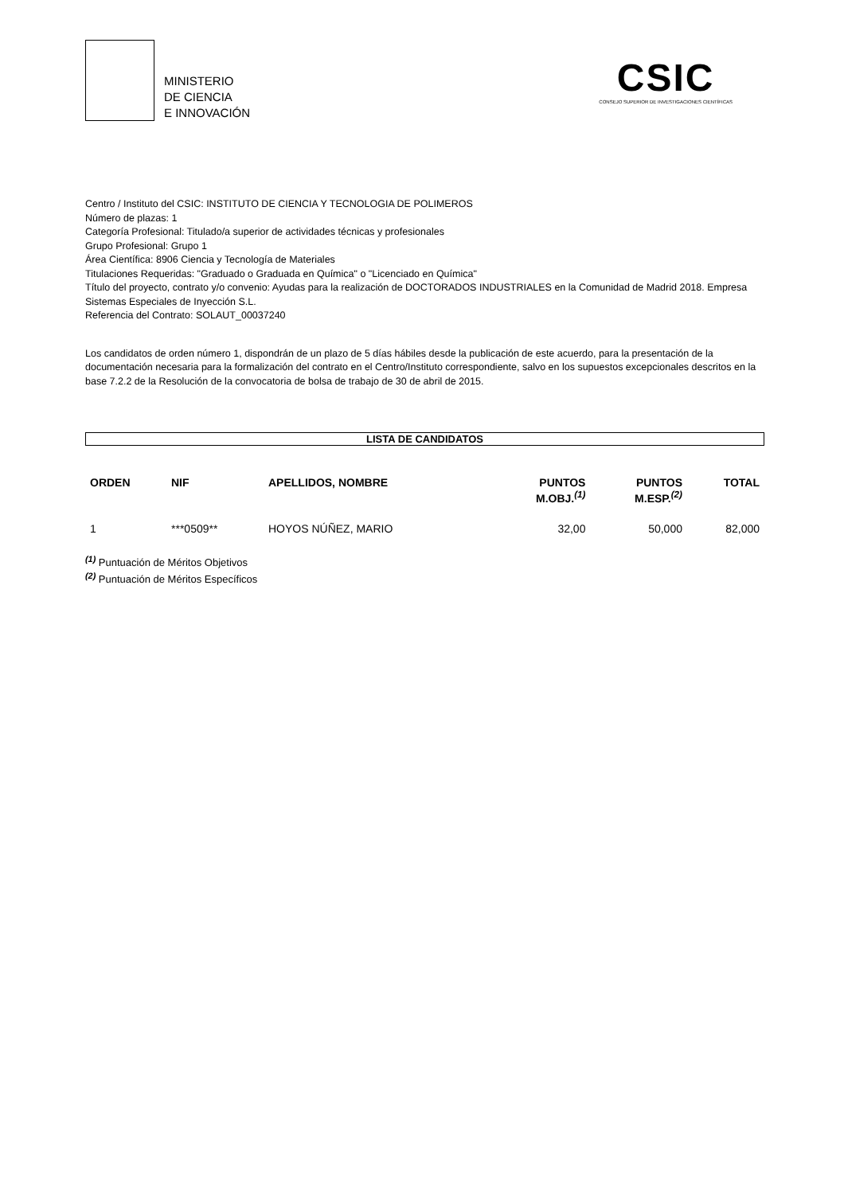MINISTERIO
DE CIENCIA
E INNOVACIÓN
CSIC
CONSEJO SUPERIOR DE INVESTIGACIONES CIENTÍFICAS
Centro / Instituto del CSIC: INSTITUTO DE CIENCIA Y TECNOLOGIA DE POLIMEROS
Número de plazas: 1
Categoría Profesional: Titulado/a superior de actividades técnicas y profesionales
Grupo Profesional: Grupo 1
Área Científica: 8906 Ciencia y Tecnología de Materiales
Titulaciones Requeridas: "Graduado o Graduada en Química" o "Licenciado en Química"
Título del proyecto, contrato y/o convenio: Ayudas para la realización de DOCTORADOS INDUSTRIALES en la Comunidad de Madrid 2018. Empresa Sistemas Especiales de Inyección S.L.
Referencia del Contrato: SOLAUT_00037240
Los candidatos de orden número 1, dispondrán de un plazo de 5 días hábiles desde la publicación de este acuerdo, para la presentación de la documentación necesaria para la formalización del contrato en el Centro/Instituto correspondiente, salvo en los supuestos excepcionales descritos en la base 7.2.2 de la Resolución de la convocatoria de bolsa de trabajo de 30 de abril de 2015.
LISTA DE CANDIDATOS
| ORDEN | NIF | APELLIDOS, NOMBRE | PUNTOS M.OBJ.<sup>(1)</sup> | PUNTOS M.ESP.<sup>(2)</sup> | TOTAL |
| --- | --- | --- | --- | --- | --- |
| 1 | ***0509** | HOYOS NÚÑEZ, MARIO | 32,00 | 50,000 | 82,000 |
<sup>(1)</sup> Puntuación de Méritos Objetivos
<sup>(2)</sup> Puntuación de Méritos Específicos